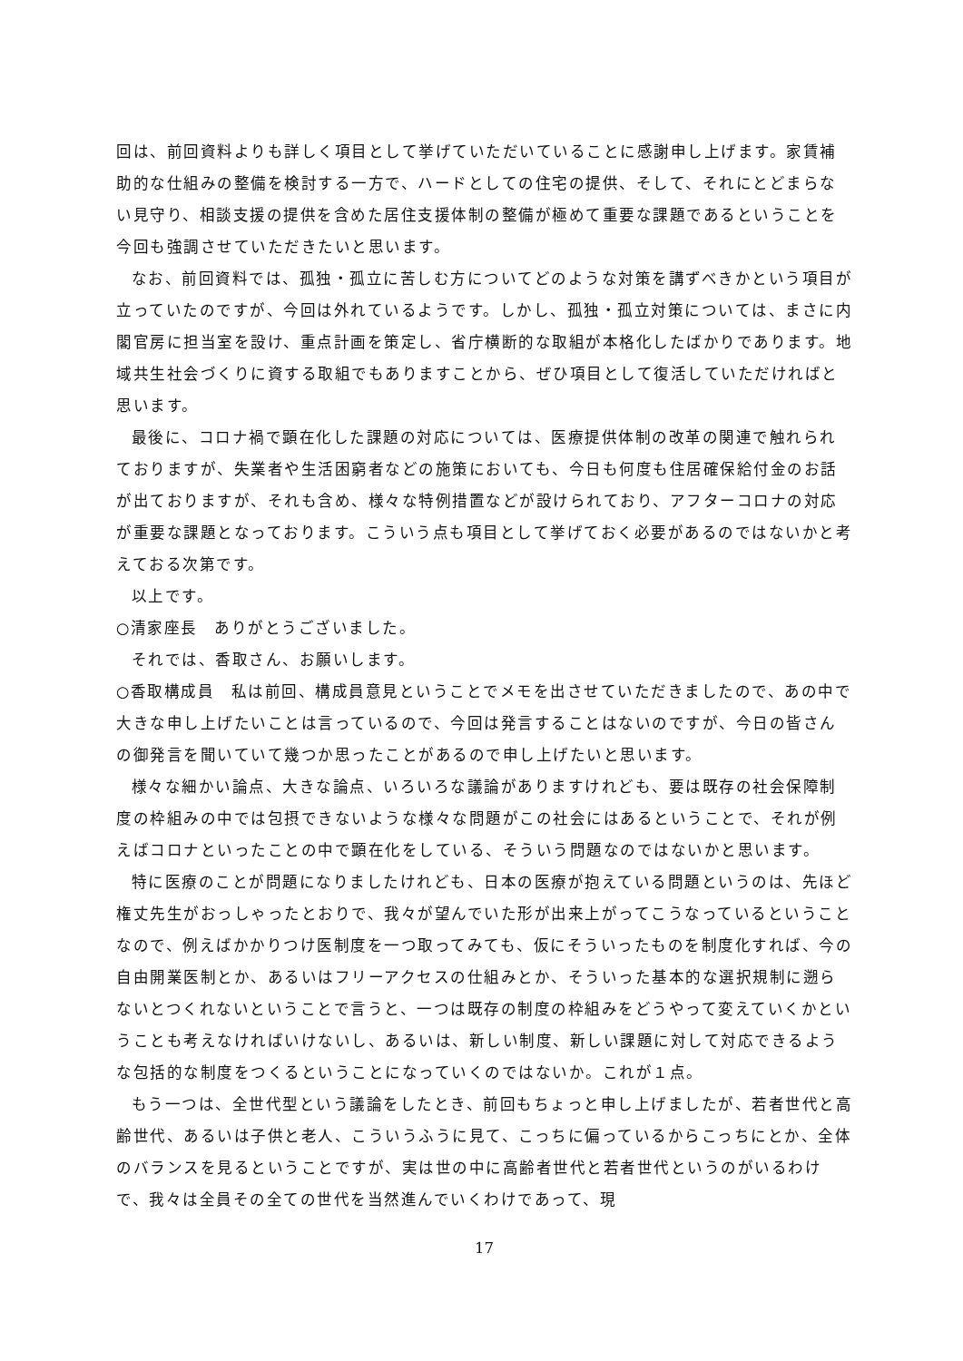回は、前回資料よりも詳しく項目として挙げていただいていることに感謝申し上げます。家賃補助的な仕組みの整備を検討する一方で、ハードとしての住宅の提供、そして、それにとどまらない見守り、相談支援の提供を含めた居住支援体制の整備が極めて重要な課題であるということを今回も強調させていただきたいと思います。
なお、前回資料では、孤独・孤立に苦しむ方についてどのような対策を講ずべきかという項目が立っていたのですが、今回は外れているようです。しかし、孤独・孤立対策については、まさに内閣官房に担当室を設け、重点計画を策定し、省庁横断的な取組が本格化したばかりであります。地域共生社会づくりに資する取組でもありますことから、ぜひ項目として復活していただければと思います。
最後に、コロナ禍で顕在化した課題の対応については、医療提供体制の改革の関連で触れられておりますが、失業者や生活困窮者などの施策においても、今日も何度も住居確保給付金のお話が出ておりますが、それも含め、様々な特例措置などが設けられており、アフターコロナの対応が重要な課題となっております。こういう点も項目として挙げておく必要があるのではないかと考えておる次第です。
以上です。
○清家座長　ありがとうございました。
それでは、香取さん、お願いします。
○香取構成員　私は前回、構成員意見ということでメモを出させていただきましたので、あの中で大きな申し上げたいことは言っているので、今回は発言することはないのですが、今日の皆さんの御発言を聞いていて幾つか思ったことがあるので申し上げたいと思います。
様々な細かい論点、大きな論点、いろいろな議論がありますけれども、要は既存の社会保障制度の枠組みの中では包摂できないような様々な問題がこの社会にはあるということで、それが例えばコロナといったことの中で顕在化をしている、そういう問題なのではないかと思います。
特に医療のことが問題になりましたけれども、日本の医療が抱えている問題というのは、先ほど権丈先生がおっしゃったとおりで、我々が望んでいた形が出来上がってこうなっているということなので、例えばかかりつけ医制度を一つ取ってみても、仮にそういったものを制度化すれば、今の自由開業医制とか、あるいはフリーアクセスの仕組みとか、そういった基本的な選択規制に遡らないとつくれないということで言うと、一つは既存の制度の枠組みをどうやって変えていくかということも考えなければいけないし、あるいは、新しい制度、新しい課題に対して対応できるような包括的な制度をつくるということになっていくのではないか。これが１点。
もう一つは、全世代型という議論をしたとき、前回もちょっと申し上げましたが、若者世代と高齢世代、あるいは子供と老人、こういうふうに見て、こっちに偏っているからこっちにとか、全体のバランスを見るということですが、実は世の中に高齢者世代と若者世代というのがいるわけで、我々は全員その全ての世代を当然進んでいくわけであって、現
17